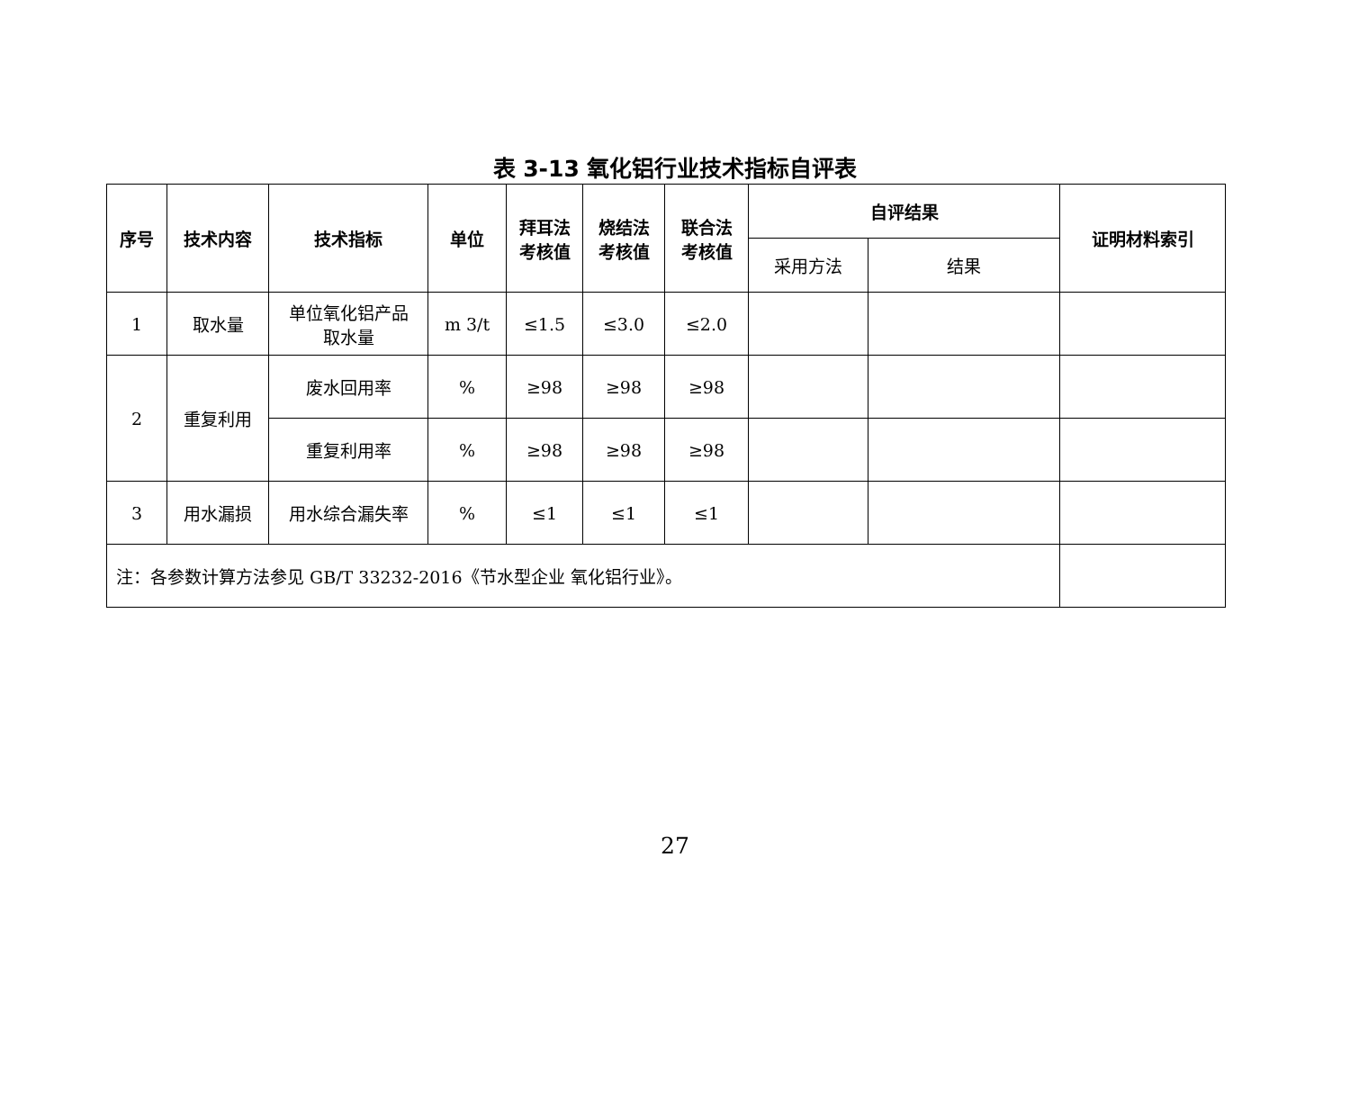表 3-13 氧化铝行业技术指标自评表
| 序号 | 技术内容 | 技术指标 | 单位 | 拜耳法 考核值 | 烧结法 考核值 | 联合法 考核值 | 自评结果 | | 证明材料索引 |
| --- | --- | --- | --- | --- | --- | --- | --- | --- | --- |
| | | | | | | | 采用方法 | 结果 | |
| 1 | 取水量 | 单位氧化铝产品 取水量 | m 3/t | ≤1.5 | ≤3.0 | ≤2.0 | | | |
| 2 | 重复利用 | 废水回用率 | % | ≥98 | ≥98 | ≥98 | | | |
| | | 重复利用率 | % | ≥98 | ≥98 | ≥98 | | | |
| 3 | 用水漏损 | 用水综合漏失率 | % | ≤1 | ≤1 | ≤1 | | | |
| 注：各参数计算方法参见 GB/T 33232-2016《节水型企业 氧化铝行业》。 | | | | | | | | | |
27